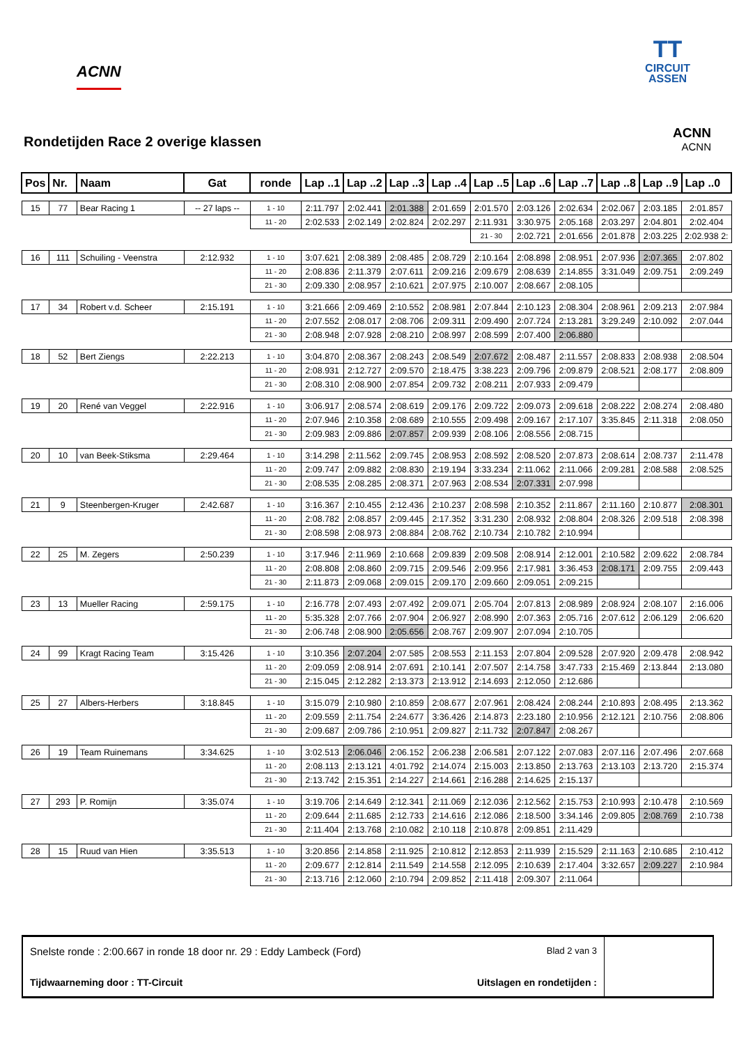ACNN
TT
CIRCUIT
ASSEN
Rondetijden Race 2 overige klassen
ACNN
ACNN
| Pos | Nr. | Naam | Gat | ronde | Lap ..1 | Lap ..2 | Lap ..3 | Lap ..4 | Lap ..5 | Lap ..6 | Lap ..7 | Lap ..8 | Lap ..9 | Lap ..0 |
| --- | --- | --- | --- | --- | --- | --- | --- | --- | --- | --- | --- | --- | --- | --- |
| 15 | 77 | Bear Racing 1 | -- 27 laps -- | 1 - 10 | 2:11.797 | 2:02.441 | 2:01.388 | 2:01.659 | 2:01.570 | 2:03.126 | 2:02.634 | 2:02.067 | 2:03.185 | 2:01.857 |
| | | | | 11 - 20 | 2:02.533 | 2:02.149 | 2:02.824 | 2:02.297 | 2:11.931 | 3:30.975 | 2:05.168 | 2:03.297 | 2:04.801 | 2:02.404 |
| | | | | | | | | | 21 - 30 | 2:02.721 | 2:01.656 | 2:01.878 | 2:03.225 | 2:02.938 2: |
| 16 | 111 | Schuiling - Veenstra | 2:12.932 | 1 - 10 | 3:07.621 | 2:08.389 | 2:08.485 | 2:08.729 | 2:10.164 | 2:08.898 | 2:08.951 | 2:07.936 | 2:07.365 | 2:07.802 |
| | | | | 11 - 20 | 2:08.836 | 2:11.379 | 2:07.611 | 2:09.216 | 2:09.679 | 2:08.639 | 2:14.855 | 3:31.049 | 2:09.751 | 2:09.249 |
| | | | | 21 - 30 | 2:09.330 | 2:08.957 | 2:10.621 | 2:07.975 | 2:10.007 | 2:08.667 | 2:08.105 | | | |
| 17 | 34 | Robert v.d. Scheer | 2:15.191 | 1 - 10 | 3:21.666 | 2:09.469 | 2:10.552 | 2:08.981 | 2:07.844 | 2:10.123 | 2:08.304 | 2:08.961 | 2:09.213 | 2:07.984 |
| | | | | 11 - 20 | 2:07.552 | 2:08.017 | 2:08.706 | 2:09.311 | 2:09.490 | 2:07.724 | 2:13.281 | 3:29.249 | 2:10.092 | 2:07.044 |
| | | | | 21 - 30 | 2:08.948 | 2:07.928 | 2:08.210 | 2:08.997 | 2:08.599 | 2:07.400 | 2:06.880 | | | |
| 18 | 52 | Bert Ziengs | 2:22.213 | 1 - 10 | 3:04.870 | 2:08.367 | 2:08.243 | 2:08.549 | 2:07.672 | 2:08.487 | 2:11.557 | 2:08.833 | 2:08.938 | 2:08.504 |
| | | | | 11 - 20 | 2:08.931 | 2:12.727 | 2:09.570 | 2:18.475 | 3:38.223 | 2:09.796 | 2:09.879 | 2:08.521 | 2:08.177 | 2:08.809 |
| | | | | 21 - 30 | 2:08.310 | 2:08.900 | 2:07.854 | 2:09.732 | 2:08.211 | 2:07.933 | 2:09.479 | | | |
| 19 | 20 | René van Veggel | 2:22.916 | 1 - 10 | 3:06.917 | 2:08.574 | 2:08.619 | 2:09.176 | 2:09.722 | 2:09.073 | 2:09.618 | 2:08.222 | 2:08.274 | 2:08.480 |
| | | | | 11 - 20 | 2:07.946 | 2:10.358 | 2:08.689 | 2:10.555 | 2:09.498 | 2:09.167 | 2:17.107 | 3:35.845 | 2:11.318 | 2:08.050 |
| | | | | 21 - 30 | 2:09.983 | 2:09.886 | 2:07.857 | 2:09.939 | 2:08.106 | 2:08.556 | 2:08.715 | | | |
| 20 | 10 | van Beek-Stiksma | 2:29.464 | 1 - 10 | 3:14.298 | 2:11.562 | 2:09.745 | 2:08.953 | 2:08.592 | 2:08.520 | 2:07.873 | 2:08.614 | 2:08.737 | 2:11.478 |
| | | | | 11 - 20 | 2:09.747 | 2:09.882 | 2:08.830 | 2:19.194 | 3:33.234 | 2:11.062 | 2:11.066 | 2:09.281 | 2:08.588 | 2:08.525 |
| | | | | 21 - 30 | 2:08.535 | 2:08.285 | 2:08.371 | 2:07.963 | 2:08.534 | 2:07.331 | 2:07.998 | | | |
| 21 | 9 | Steenbergen-Kruger | 2:42.687 | 1 - 10 | 3:16.367 | 2:10.455 | 2:12.436 | 2:10.237 | 2:08.598 | 2:10.352 | 2:11.867 | 2:11.160 | 2:10.877 | 2:08.301 |
| | | | | 11 - 20 | 2:08.782 | 2:08.857 | 2:09.445 | 2:17.352 | 3:31.230 | 2:08.932 | 2:08.804 | 2:08.326 | 2:09.518 | 2:08.398 |
| | | | | 21 - 30 | 2:08.598 | 2:08.973 | 2:08.884 | 2:08.762 | 2:10.734 | 2:10.782 | 2:10.994 | | | |
| 22 | 25 | M. Zegers | 2:50.239 | 1 - 10 | 3:17.946 | 2:11.969 | 2:10.668 | 2:09.839 | 2:09.508 | 2:08.914 | 2:12.001 | 2:10.582 | 2:09.622 | 2:08.784 |
| | | | | 11 - 20 | 2:08.808 | 2:08.860 | 2:09.715 | 2:09.546 | 2:09.956 | 2:17.981 | 3:36.453 | 2:08.171 | 2:09.755 | 2:09.443 |
| | | | | 21 - 30 | 2:11.873 | 2:09.068 | 2:09.015 | 2:09.170 | 2:09.660 | 2:09.051 | 2:09.215 | | | |
| 23 | 13 | Mueller Racing | 2:59.175 | 1 - 10 | 2:16.778 | 2:07.493 | 2:07.492 | 2:09.071 | 2:05.704 | 2:07.813 | 2:08.989 | 2:08.924 | 2:08.107 | 2:16.006 |
| | | | | 11 - 20 | 5:35.328 | 2:07.766 | 2:07.904 | 2:06.927 | 2:08.990 | 2:07.363 | 2:05.716 | 2:07.612 | 2:06.129 | 2:06.620 |
| | | | | 21 - 30 | 2:06.748 | 2:08.900 | 2:05.656 | 2:08.767 | 2:09.907 | 2:07.094 | 2:10.705 | | | |
| 24 | 99 | Kragt Racing Team | 3:15.426 | 1 - 10 | 3:10.356 | 2:07.204 | 2:07.585 | 2:08.553 | 2:11.153 | 2:07.804 | 2:09.528 | 2:07.920 | 2:09.478 | 2:08.942 |
| | | | | 11 - 20 | 2:09.059 | 2:08.914 | 2:07.691 | 2:10.141 | 2:07.507 | 2:14.758 | 3:47.733 | 2:15.469 | 2:13.844 | 2:13.080 |
| | | | | 21 - 30 | 2:15.045 | 2:12.282 | 2:13.373 | 2:13.912 | 2:14.693 | 2:12.050 | 2:12.686 | | | |
| 25 | 27 | Albers-Herbers | 3:18.845 | 1 - 10 | 3:15.079 | 2:10.980 | 2:10.859 | 2:08.677 | 2:07.961 | 2:08.424 | 2:08.244 | 2:10.893 | 2:08.495 | 2:13.362 |
| | | | | 11 - 20 | 2:09.559 | 2:11.754 | 2:24.677 | 3:36.426 | 2:14.873 | 2:23.180 | 2:10.956 | 2:12.121 | 2:10.756 | 2:08.806 |
| | | | | 21 - 30 | 2:09.687 | 2:09.786 | 2:10.951 | 2:09.827 | 2:11.732 | 2:07.847 | 2:08.267 | | | |
| 26 | 19 | Team Ruinemans | 3:34.625 | 1 - 10 | 3:02.513 | 2:06.046 | 2:06.152 | 2:06.238 | 2:06.581 | 2:07.122 | 2:07.083 | 2:07.116 | 2:07.496 | 2:07.668 |
| | | | | 11 - 20 | 2:08.113 | 2:13.121 | 4:01.792 | 2:14.074 | 2:15.003 | 2:13.850 | 2:13.763 | 2:13.103 | 2:13.720 | 2:15.374 |
| | | | | 21 - 30 | 2:13.742 | 2:15.351 | 2:14.227 | 2:14.661 | 2:16.288 | 2:14.625 | 2:15.137 | | | |
| 27 | 293 | P. Romijn | 3:35.074 | 1 - 10 | 3:19.706 | 2:14.649 | 2:12.341 | 2:11.069 | 2:12.036 | 2:12.562 | 2:15.753 | 2:10.993 | 2:10.478 | 2:10.569 |
| | | | | 11 - 20 | 2:09.644 | 2:11.685 | 2:12.733 | 2:14.616 | 2:12.086 | 2:18.500 | 3:34.146 | 2:09.805 | 2:08.769 | 2:10.738 |
| | | | | 21 - 30 | 2:11.404 | 2:13.768 | 2:10.082 | 2:10.118 | 2:10.878 | 2:09.851 | 2:11.429 | | | |
| 28 | 15 | Ruud van Hien | 3:35.513 | 1 - 10 | 3:20.856 | 2:14.858 | 2:11.925 | 2:10.812 | 2:12.853 | 2:11.939 | 2:15.529 | 2:11.163 | 2:10.685 | 2:10.412 |
| | | | | 11 - 20 | 2:09.677 | 2:12.814 | 2:11.549 | 2:14.558 | 2:12.095 | 2:10.639 | 2:17.404 | 3:32.657 | 2:09.227 | 2:10.984 |
| | | | | 21 - 30 | 2:13.716 | 2:12.060 | 2:10.794 | 2:09.852 | 2:11.418 | 2:09.307 | 2:11.064 | | | |
Snelste ronde : 2:00.667 in ronde 18 door nr. 29 : Eddy Lambeck (Ford) Blad 2 van 3
Tijdwaarneming door : TT-Circuit Uitslagen en rondetijden :